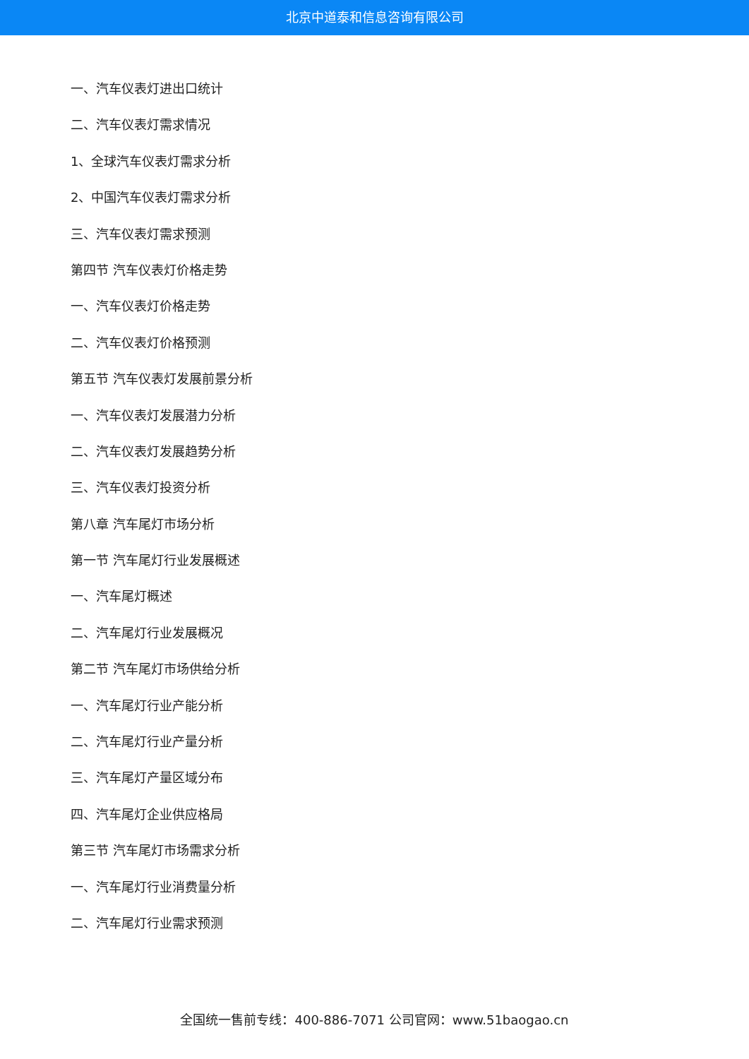北京中道泰和信息咨询有限公司
一、汽车仪表灯进出口统计
二、汽车仪表灯需求情况
1、全球汽车仪表灯需求分析
2、中国汽车仪表灯需求分析
三、汽车仪表灯需求预测
第四节 汽车仪表灯价格走势
一、汽车仪表灯价格走势
二、汽车仪表灯价格预测
第五节 汽车仪表灯发展前景分析
一、汽车仪表灯发展潜力分析
二、汽车仪表灯发展趋势分析
三、汽车仪表灯投资分析
第八章 汽车尾灯市场分析
第一节 汽车尾灯行业发展概述
一、汽车尾灯概述
二、汽车尾灯行业发展概况
第二节 汽车尾灯市场供给分析
一、汽车尾灯行业产能分析
二、汽车尾灯行业产量分析
三、汽车尾灯产量区域分布
四、汽车尾灯企业供应格局
第三节 汽车尾灯市场需求分析
一、汽车尾灯行业消费量分析
二、汽车尾灯行业需求预测
全国统一售前专线：400-886-7071 公司官网：www.51baogao.cn